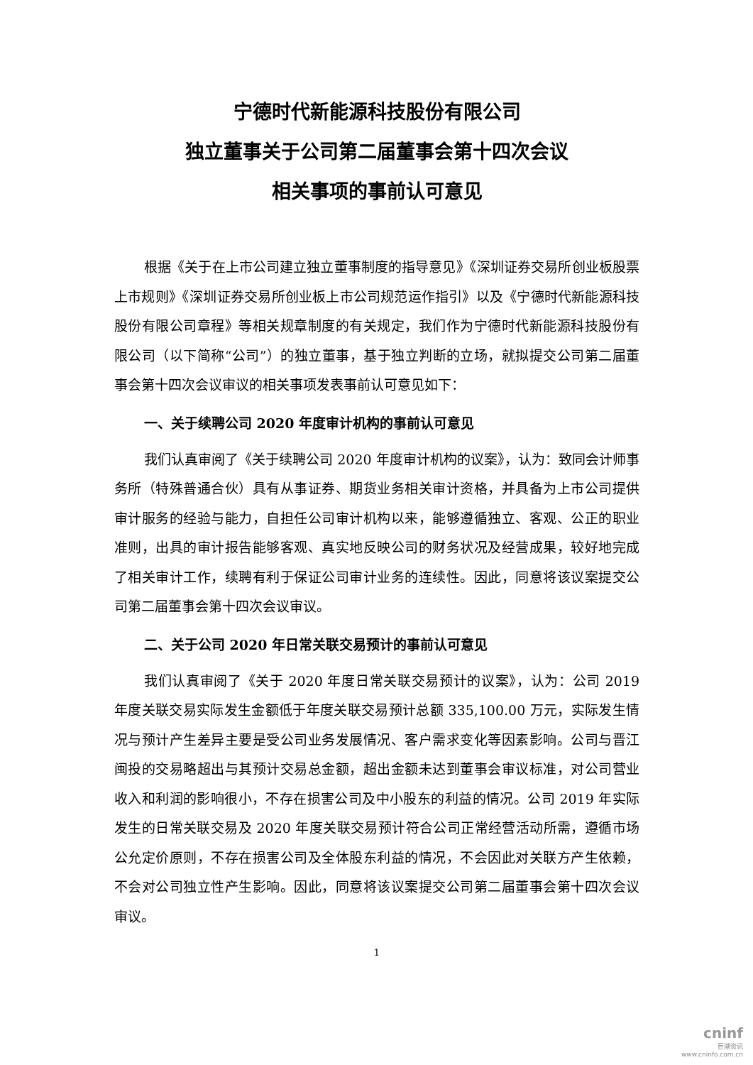宁德时代新能源科技股份有限公司
独立董事关于公司第二届董事会第十四次会议
相关事项的事前认可意见
根据《关于在上市公司建立独立董事制度的指导意见》《深圳证券交易所创业板股票上市规则》《深圳证券交易所创业板上市公司规范运作指引》以及《宁德时代新能源科技股份有限公司章程》等相关规章制度的有关规定，我们作为宁德时代新能源科技股份有限公司（以下简称“公司”）的独立董事，基于独立判断的立场，就拟提交公司第二届董事会第十四次会议审议的相关事项发表事前认可意见如下：
一、关于续聘公司 2020 年度审计机构的事前认可意见
我们认真审阅了《关于续聘公司 2020 年度审计机构的议案》，认为：致同会计师事务所（特殊普通合伙）具有从事证券、期货业务相关审计资格，并具备为上市公司提供审计服务的经验与能力，自担任公司审计机构以来，能够遵循独立、客观、公正的职业准则，出具的审计报告能够客观、真实地反映公司的财务状况及经营成果，较好地完成了相关审计工作，续聘有利于保证公司审计业务的连续性。因此，同意将该议案提交公司第二届董事会第十四次会议审议。
二、关于公司 2020 年日常关联交易预计的事前认可意见
我们认真审阅了《关于 2020 年度日常关联交易预计的议案》，认为：公司 2019 年度关联交易实际发生金额低于年度关联交易预计总额 335,100.00 万元，实际发生情况与预计产生差异主要是受公司业务发展情况、客户需求变化等因素影响。公司与晋江闽投的交易略超出与其预计交易总金额，超出金额未达到董事会审议标准，对公司营业收入和利润的影响很小，不存在损害公司及中小股东的利益的情况。公司 2019 年实际发生的日常关联交易及 2020 年度关联交易预计符合公司正常经营活动所需，遵循市场公允定价原则，不存在损害公司及全体股东利益的情况，不会因此对关联方产生依赖，不会对公司独立性产生影响。因此，同意将该议案提交公司第二届董事会第十四次会议审议。
1
cninf
巨潮资讯
www.cninfo.com.cn